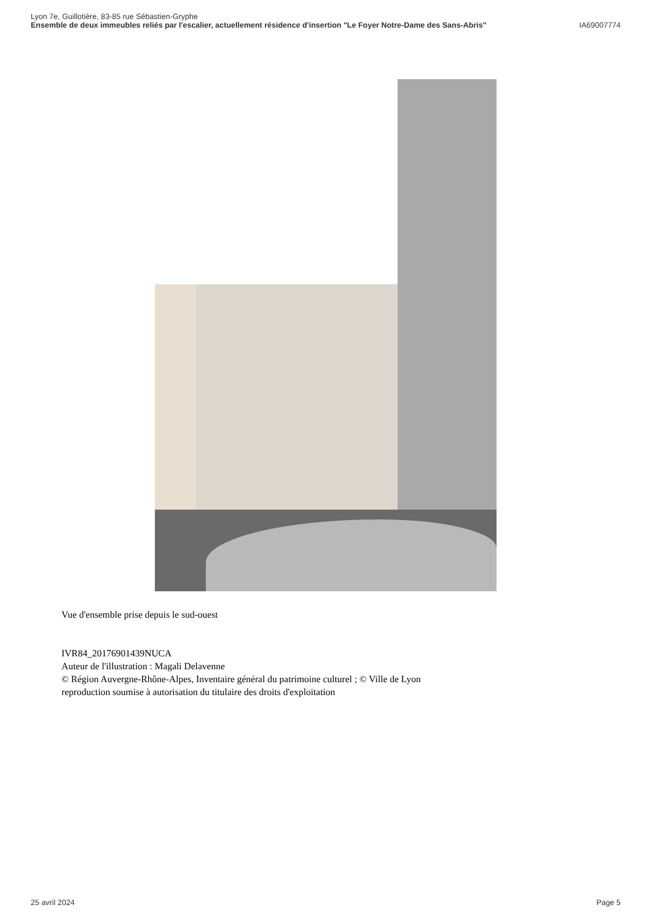Lyon 7e, Guillotière, 83-85 rue Sébastien-Gryphe
Ensemble de deux immeubles reliés par l'escalier, actuellement résidence d'insertion "Le Foyer Notre-Dame des Sans-Abris" IA69007774
Vue d'ensemble prise depuis le sud-ouest
IVR84_20176901439NUCA
Auteur de l'illustration : Magali Delavenne
© Région Auvergne-Rhône-Alpes, Inventaire général du patrimoine culturel ; © Ville de Lyon
reproduction soumise à autorisation du titulaire des droits d'exploitation
25 avril 2024 Page 5